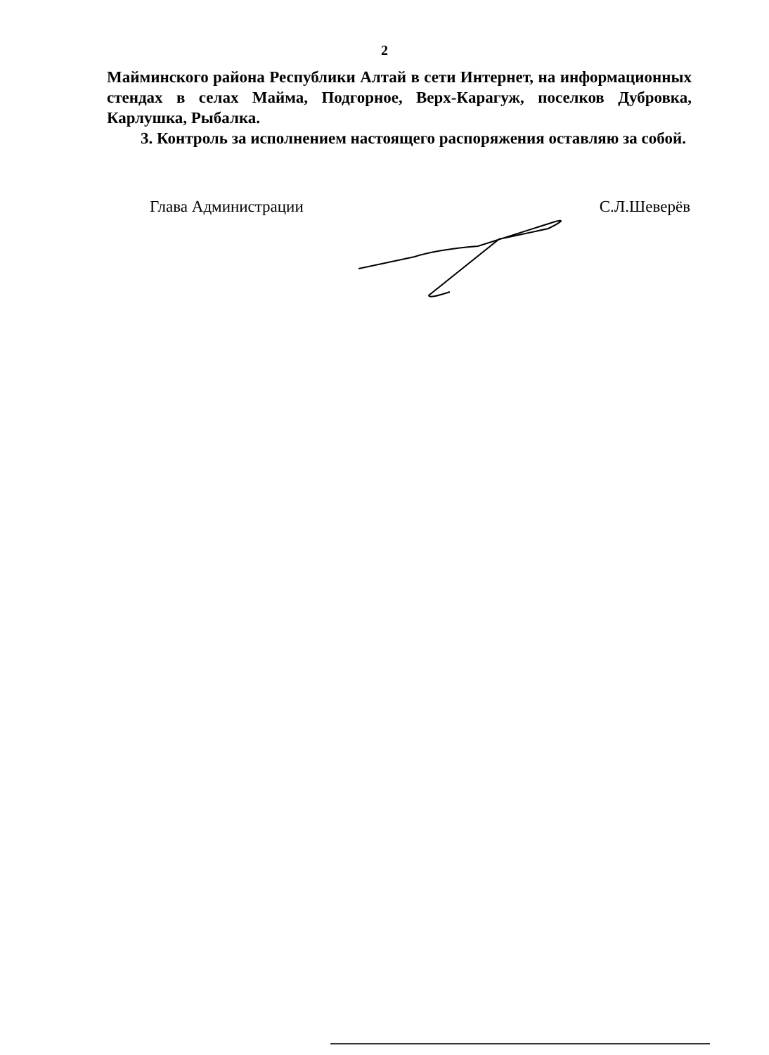2
Майминского района Республики Алтай в сети Интернет, на информационных стендах в селах Майма, Подгорное, Верх-Карагуж, поселков Дубровка, Карлушка, Рыбалка.
3. Контроль за исполнением настоящего распоряжения оставляю за собой.
Глава Администрации С.Л.Шеверёв